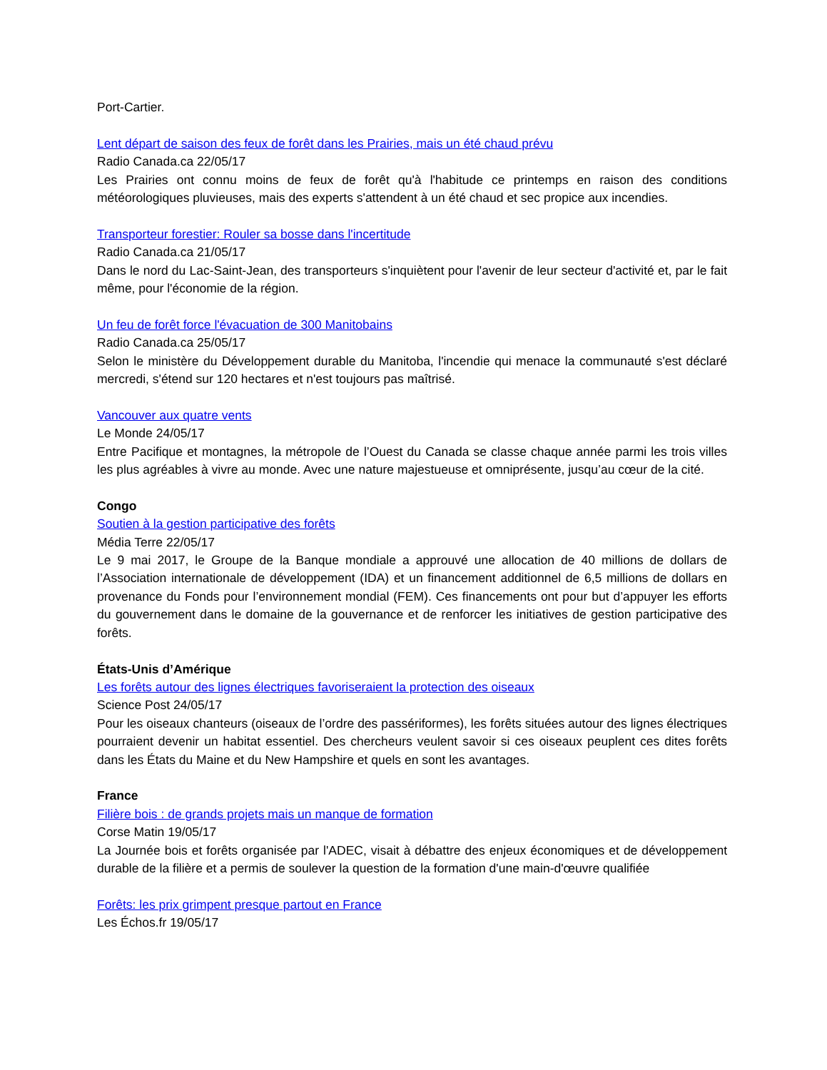Port-Cartier.
Lent départ de saison des feux de forêt dans les Prairies, mais un été chaud prévu
Radio Canada.ca 22/05/17
Les Prairies ont connu moins de feux de forêt qu'à l'habitude ce printemps en raison des conditions météorologiques pluvieuses, mais des experts s'attendent à un été chaud et sec propice aux incendies.
Transporteur forestier: Rouler sa bosse dans l'incertitude
Radio Canada.ca 21/05/17
Dans le nord du Lac-Saint-Jean, des transporteurs s'inquiètent pour l'avenir de leur secteur d'activité et, par le fait même, pour l'économie de la région.
Un feu de forêt force l'évacuation de 300 Manitobains
Radio Canada.ca 25/05/17
Selon le ministère du Développement durable du Manitoba, l'incendie qui menace la communauté s'est déclaré mercredi, s'étend sur 120 hectares et n'est toujours pas maîtrisé.
Vancouver aux quatre vents
Le Monde 24/05/17
Entre Pacifique et montagnes, la métropole de l’Ouest du Canada se classe chaque année parmi les trois villes les plus agréables à vivre au monde. Avec une nature majestueuse et omniprésente, jusqu’au cœur de la cité.
Congo
Soutien à la gestion participative des forêts
Média Terre 22/05/17
Le 9 mai 2017, le Groupe de la Banque mondiale a approuvé une allocation de 40 millions de dollars de l’Association internationale de développement (IDA) et un financement additionnel de 6,5 millions de dollars en provenance du Fonds pour l’environnement mondial (FEM). Ces financements ont pour but d’appuyer les efforts du gouvernement dans le domaine de la gouvernance et de renforcer les initiatives de gestion participative des forêts.
États-Unis d’Amérique
Les forêts autour des lignes électriques favoriseraient la protection des oiseaux
Science Post 24/05/17
Pour les oiseaux chanteurs (oiseaux de l’ordre des passériformes), les forêts situées autour des lignes électriques pourraient devenir un habitat essentiel. Des chercheurs veulent savoir si ces oiseaux peuplent ces dites forêts dans les États du Maine et du New Hampshire et quels en sont les avantages.
France
Filière bois : de grands projets mais un manque de formation
Corse Matin 19/05/17
La Journée bois et forêts organisée par l'ADEC, visait à débattre des enjeux économiques et de développement durable de la filière et a permis de soulever la question de la formation d'une main-d'œuvre qualifiée
Forêts: les prix grimpent presque partout en France
Les Échos.fr 19/05/17